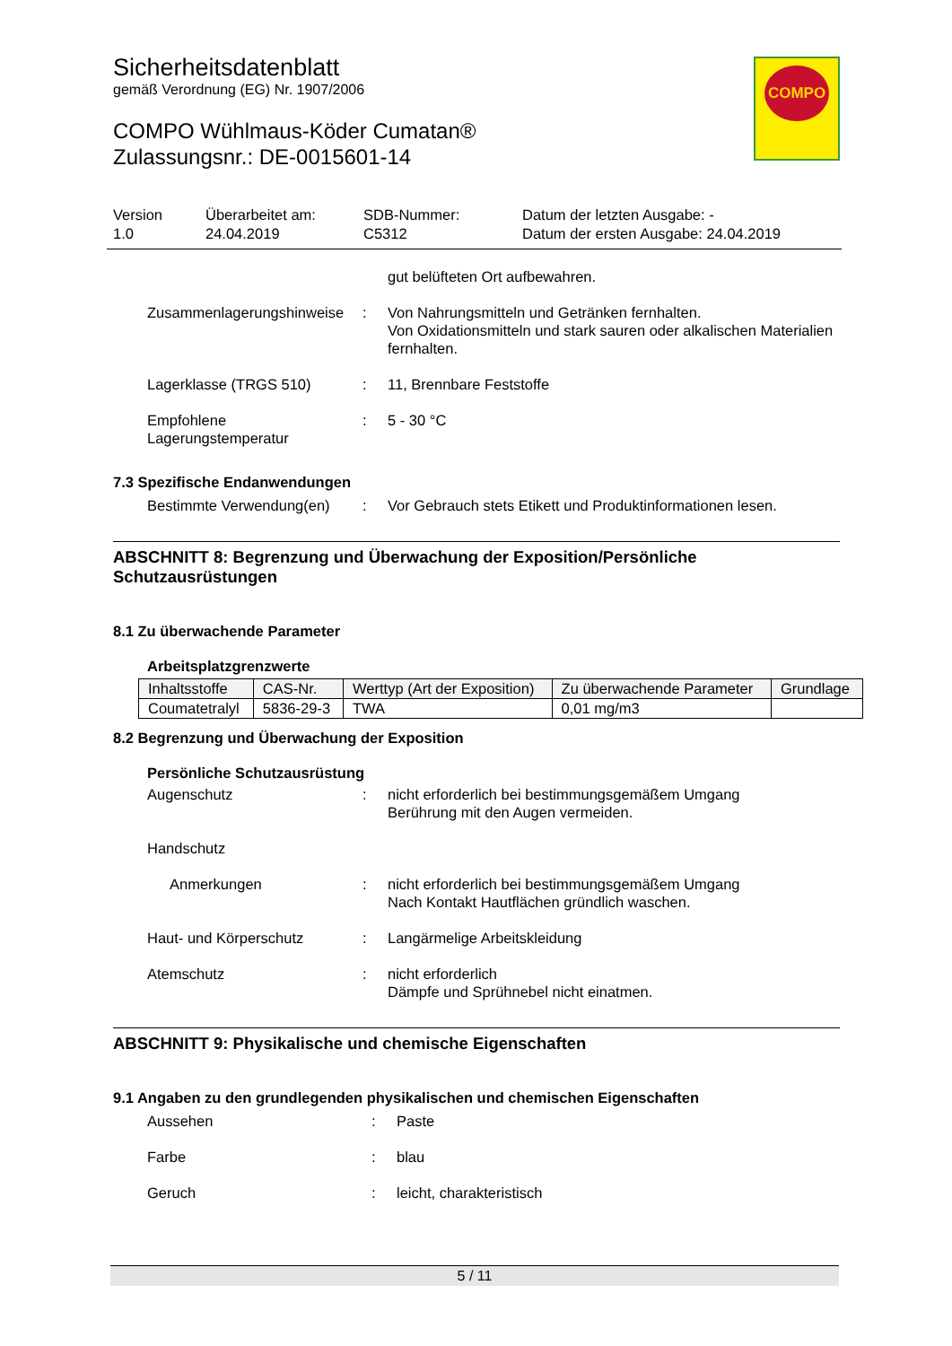COMPO
Sicherheitsdatenblatt
gemäß Verordnung (EG) Nr. 1907/2006
COMPO Wühlmaus-Köder Cumatan®
Zulassungsnr.: DE-0015601-14
Version
1.0
Überarbeitet am:
24.04.2019
SDB-Nummer:
C5312
Datum der letzten Ausgabe: -
Datum der ersten Ausgabe: 24.04.2019
gut belüfteten Ort aufbewahren.
Zusammenlagerungshinweise
: Von Nahrungsmitteln und Getränken fernhalten.
Von Oxidationsmitteln und stark sauren oder alkalischen Materialien fernhalten.
Lagerklasse (TRGS 510) : 11, Brennbare Feststoffe
Empfohlene Lagerungstemperatur
: 5 - 30 °C
7.3 Spezifische Endanwendungen
Bestimmte Verwendung(en) : Vor Gebrauch stets Etikett und Produktinformationen lesen.
ABSCHNITT 8: Begrenzung und Überwachung der Exposition/Persönliche Schutzausrüstungen
8.1 Zu überwachende Parameter
Arbeitsplatzgrenzwerte
| Inhaltsstoffe | CAS-Nr. | Werttyp (Art der Exposition) | Zu überwachende Parameter | Grundlage |
| --- | --- | --- | --- | --- |
| Coumatetralyl | 5836-29-3 | TWA | 0,01 mg/m3 | |
8.2 Begrenzung und Überwachung der Exposition
Persönliche Schutzausrüstung
Augenschutz : nicht erforderlich bei bestimmungsgemäßem Umgang
Berührung mit den Augen vermeiden.
Handschutz
Anmerkungen : nicht erforderlich bei bestimmungsgemäßem Umgang
Nach Kontakt Hautflächen gründlich waschen.
Haut- und Körperschutz : Langärmelige Arbeitskleidung
Atemschutz : nicht erforderlich
Dämpfe und Sprühnebel nicht einatmen.
ABSCHNITT 9: Physikalische und chemische Eigenschaften
9.1 Angaben zu den grundlegenden physikalischen und chemischen Eigenschaften
Aussehen : Paste
Farbe : blau
Geruch : leicht, charakteristisch
5 / 11